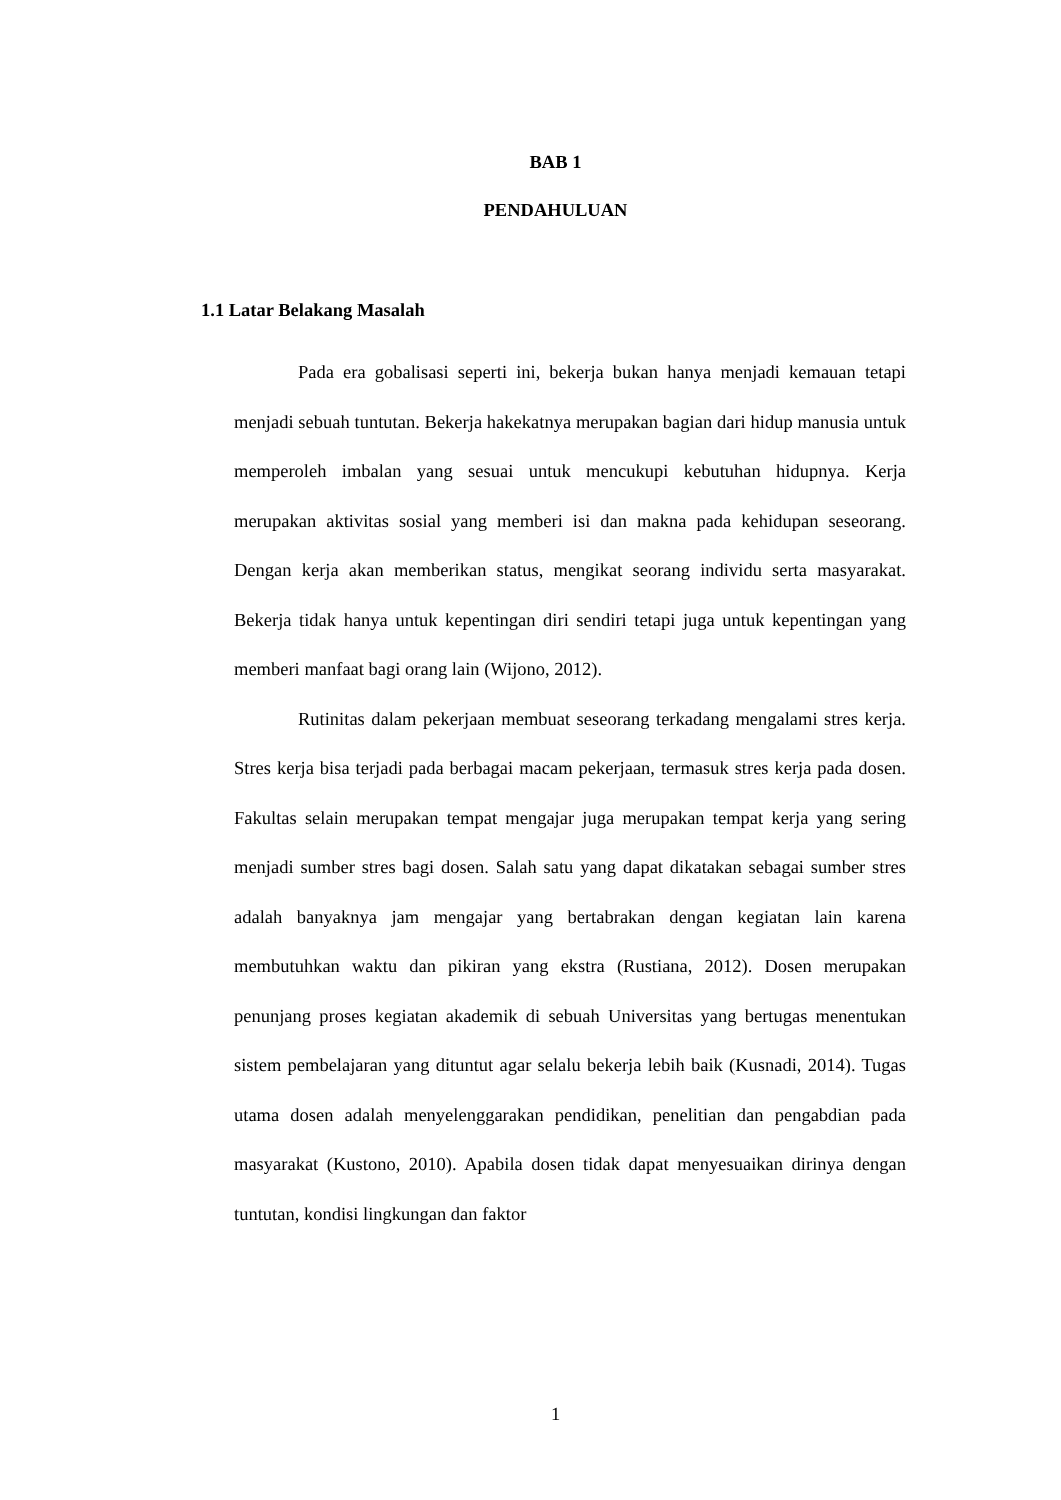BAB 1
PENDAHULUAN
1.1 Latar Belakang Masalah
Pada era gobalisasi seperti ini, bekerja bukan hanya menjadi kemauan tetapi menjadi sebuah tuntutan. Bekerja hakekatnya merupakan bagian dari hidup manusia untuk memperoleh imbalan yang sesuai untuk mencukupi kebutuhan hidupnya. Kerja merupakan aktivitas sosial yang memberi isi dan makna pada kehidupan seseorang. Dengan kerja akan memberikan status, mengikat seorang individu serta masyarakat. Bekerja tidak hanya untuk kepentingan diri sendiri tetapi juga untuk kepentingan yang memberi manfaat bagi orang lain (Wijono, 2012).
Rutinitas dalam pekerjaan membuat seseorang terkadang mengalami stres kerja. Stres kerja bisa terjadi pada berbagai macam pekerjaan, termasuk stres kerja pada dosen. Fakultas selain merupakan tempat mengajar juga merupakan tempat kerja yang sering menjadi sumber stres bagi dosen. Salah satu yang dapat dikatakan sebagai sumber stres adalah banyaknya jam mengajar yang bertabrakan dengan kegiatan lain karena membutuhkan waktu dan pikiran yang ekstra (Rustiana, 2012). Dosen merupakan penunjang proses kegiatan akademik di sebuah Universitas yang bertugas menentukan sistem pembelajaran yang dituntut agar selalu bekerja lebih baik (Kusnadi, 2014). Tugas utama dosen adalah menyelenggarakan pendidikan, penelitian dan pengabdian pada masyarakat (Kustono, 2010). Apabila dosen tidak dapat menyesuaikan dirinya dengan tuntutan, kondisi lingkungan dan faktor
1